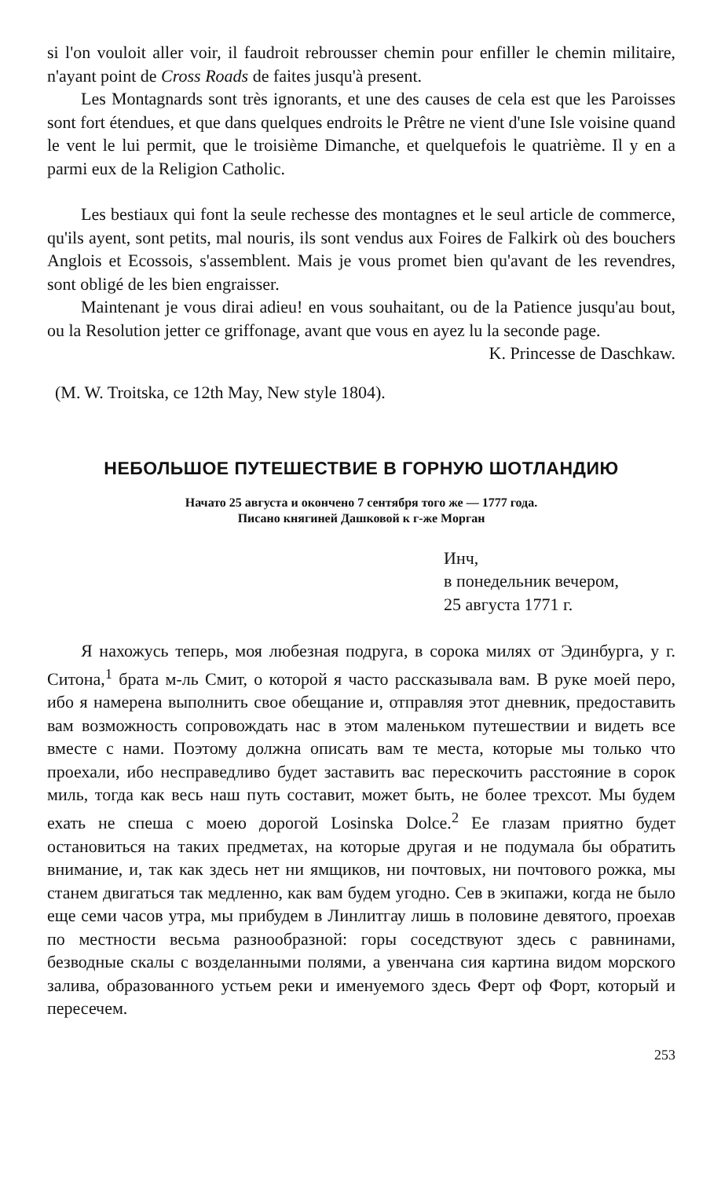si l'on vouloit aller voir, il faudroit rebrousser chemin pour enfiller le chemin militaire, n'ayant point de Cross Roads de faites jusqu'à present.
Les Montagnards sont très ignorants, et une des causes de cela est que les Paroisses sont fort étendues, et que dans quelques endroits le Prêtre ne vient d'une Isle voisine quand le vent le lui permit, que le troisième Dimanche, et quelquefois le quatrième. Il y en a parmi eux de la Religion Catholic.
Les bestiaux qui font la seule rechesse des montagnes et le seul article de commerce, qu'ils ayent, sont petits, mal nouris, ils sont vendus aux Foires de Falkirk où des bouchers Anglois et Ecossois, s'assemblent. Mais je vous promet bien qu'avant de les revendres, sont obligé de les bien engraisser.
Maintenant je vous dirai adieu! en vous souhaitant, ou de la Patience jusqu'au bout, ou la Resolution jetter ce griffonage, avant que vous en ayez lu la seconde page.
K. Princesse de Daschkaw.
(M. W. Troitska, ce 12th May, New style 1804).
НЕБОЛЬШОЕ ПУТЕШЕСТВИЕ В ГОРНУЮ ШОТЛАНДИЮ
Начато 25 августа и окончено 7 сентября того же — 1777 года.
Писано княгиней Дашковой к г-же Морган
Инч,
в понедельник вечером,
25 августа 1771 г.
Я нахожусь теперь, моя любезная подруга, в сорока милях от Эдинбурга, у г. Ситона,<sup>1</sup> брата м-ль Смит, о которой я часто рассказывала вам. В руке моей перо, ибо я намерена выполнить свое обещание и, отправляя этот дневник, предоставить вам возможность сопровождать нас в этом маленьком путешествии и видеть все вместе с нами. Поэтому должна описать вам те места, которые мы только что проехали, ибо несправедливо будет заставить вас перескочить расстояние в сорок миль, тогда как весь наш путь составит, может быть, не более трехсот. Мы будем ехать не спеша с моею дорогой Losinska Dolce.<sup>2</sup> Ее глазам приятно будет остановиться на таких предметах, на которые другая и не подумала бы обратить внимание, и, так как здесь нет ни ямщиков, ни почтовых, ни почтового рожка, мы станем двигаться так медленно, как вам будем угодно. Сев в экипажи, когда не было еще семи часов утра, мы прибудем в Линлитгау лишь в половине девятого, проехав по местности весьма разнообразной: горы соседствуют здесь с равнинами, безводные скалы с возделанными полями, а увенчана сия картина видом морского залива, образованного устьем реки и именуемого здесь Ферт оф Форт, который и пересечем.
253